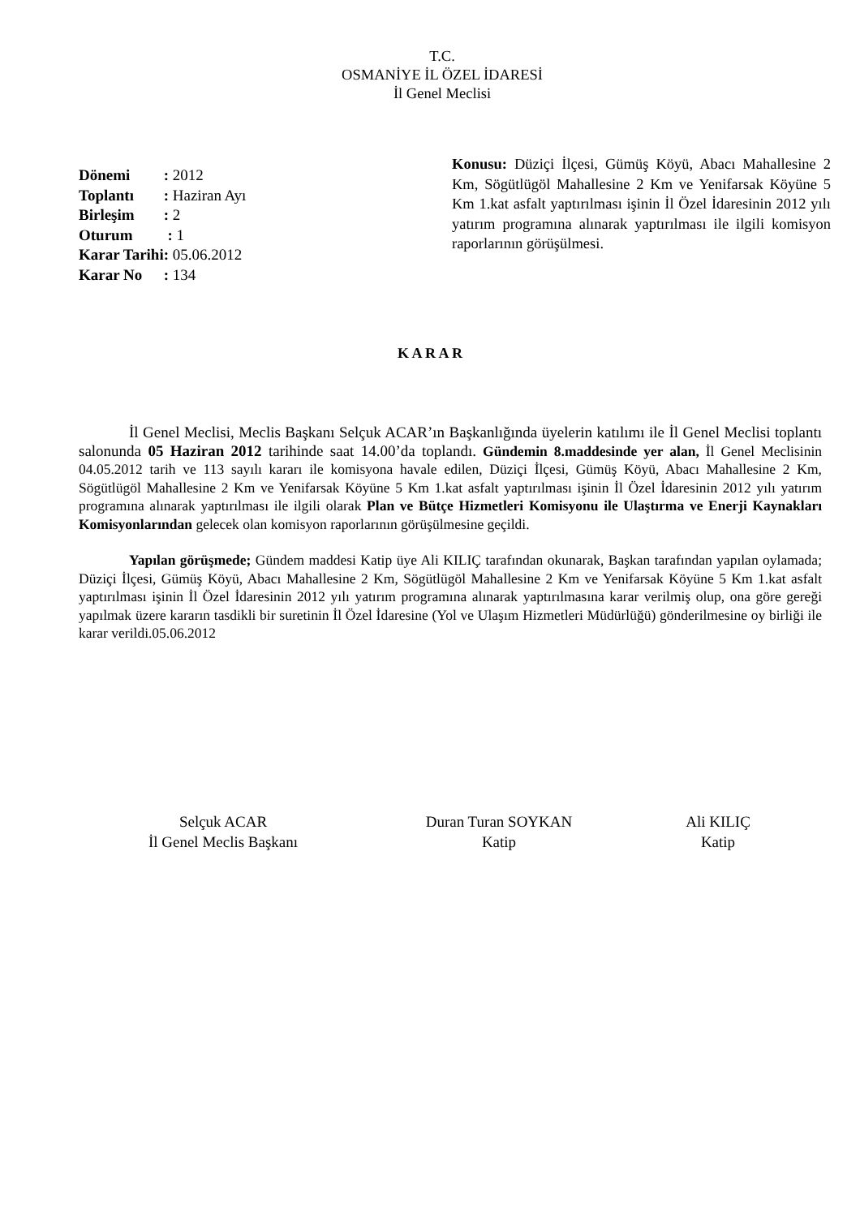T.C.
OSMANİYE İL ÖZEL İDARESİ
İl Genel Meclisi
| Dönemi | : 2012 |
| Toplantı | : Haziran Ayı |
| Birleşim | : 2 |
| Oturum | : 1 |
| Karar Tarihi | : 05.06.2012 |
| Karar No | : 134 |
Konusu: Düziçi İlçesi, Gümüş Köyü, Abacı Mahallesine 2 Km, Sögütlügöl Mahallesine 2 Km ve Yenifarsak Köyüne 5 Km 1.kat asfalt yaptırılması işinin İl Özel İdaresinin 2012 yılı yatırım programına alınarak yaptırılması ile ilgili komisyon raporlarının görüşülmesi.
K A R A R
İl Genel Meclisi, Meclis Başkanı Selçuk ACAR’ın Başkanlığında üyelerin katılımı ile İl Genel Meclisi toplantı salonunda 05 Haziran 2012 tarihinde saat 14.00’da toplandı. Gündemin 8.maddesinde yer alan, İl Genel Meclisinin 04.05.2012 tarih ve 113 sayılı kararı ile komisyona havale edilen, Düziçi İlçesi, Gümüş Köyü, Abacı Mahallesine 2 Km, Sögütlügöl Mahallesine 2 Km ve Yenifarsak Köyüne 5 Km 1.kat asfalt yaptırılması işinin İl Özel İdaresinin 2012 yılı yatırım programına alınarak yaptırılması ile ilgili olarak Plan ve Bütçe Hizmetleri Komisyonu ile Ulaştırma ve Enerji Kaynakları Komisyonlarından gelecek olan komisyon raporlarının görüşülmesine geçildi.
Yapılan görüşmede; Gündem maddesi Katip üye Ali KILIÇ tarafından okunarak, Başkan tarafından yapılan oylamada; Düziçi İlçesi, Gümüş Köyü, Abacı Mahallesine 2 Km, Sögütlügöl Mahallesine 2 Km ve Yenifarsak Köyüne 5 Km 1.kat asfalt yaptırılması işinin İl Özel İdaresinin 2012 yılı yatırım programına alınarak yaptırılmasına karar verilmiş olup, ona göre gereği yapılmak üzere kararın tasdikli bir suretinin İl Özel İdaresine (Yol ve Ulaşım Hizmetleri Müdürlüğü) gönderilmesine oy birliği ile karar verildi.05.06.2012
Selçuk ACAR
İl Genel Meclis Başkanı
Duran Turan SOYKAN
Katip
Ali KILIÇ
Katip